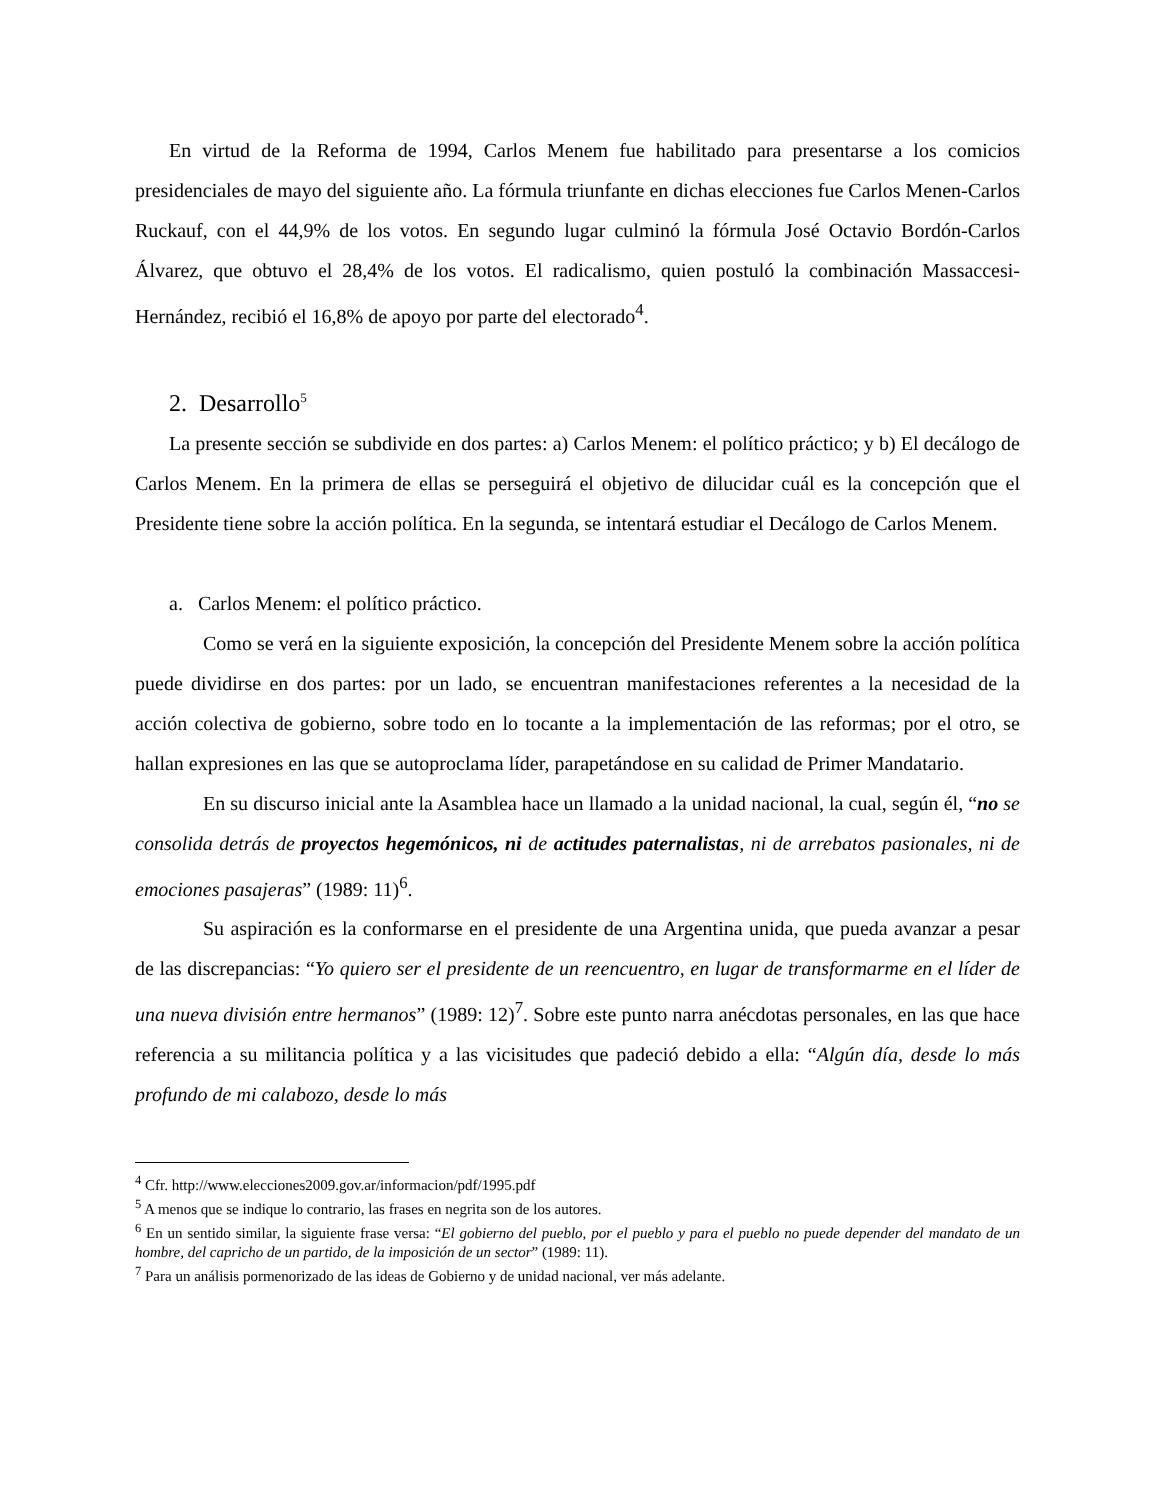En virtud de la Reforma de 1994, Carlos Menem fue habilitado para presentarse a los comicios presidenciales de mayo del siguiente año. La fórmula triunfante en dichas elecciones fue Carlos Menen-Carlos Ruckauf, con el 44,9% de los votos. En segundo lugar culminó la fórmula José Octavio Bordón-Carlos Álvarez, que obtuvo el 28,4% de los votos. El radicalismo, quien postuló la combinación Massaccesi-Hernández, recibió el 16,8% de apoyo por parte del electorado<sup>4</sup>.
2. Desarrollo<sup>5</sup>
La presente sección se subdivide en dos partes: a) Carlos Menem: el político práctico; y b) El decálogo de Carlos Menem. En la primera de ellas se perseguirá el objetivo de dilucidar cuál es la concepción que el Presidente tiene sobre la acción política. En la segunda, se intentará estudiar el Decálogo de Carlos Menem.
a. Carlos Menem: el político práctico.
Como se verá en la siguiente exposición, la concepción del Presidente Menem sobre la acción política puede dividirse en dos partes: por un lado, se encuentran manifestaciones referentes a la necesidad de la acción colectiva de gobierno, sobre todo en lo tocante a la implementación de las reformas; por el otro, se hallan expresiones en las que se autoproclama líder, parapetándose en su calidad de Primer Mandatario.
En su discurso inicial ante la Asamblea hace un llamado a la unidad nacional, la cual, según él, “no se consolida detrás de proyectos hegemónicos, ni de actitudes paternalistas, ni de arrebatos pasionales, ni de emociones pasajeras” (1989: 11)<sup>6</sup>.
Su aspiración es la conformarse en el presidente de una Argentina unida, que pueda avanzar a pesar de las discrepancias: “Yo quiero ser el presidente de un reencuentro, en lugar de transformarme en el líder de una nueva división entre hermanos” (1989: 12)<sup>7</sup>. Sobre este punto narra anécdotas personales, en las que hace referencia a su militancia política y a las vicisitudes que padeció debido a ella: “Algún día, desde lo más profundo de mi calabozo, desde lo más
<sup>4</sup> Cfr. http://www.elecciones2009.gov.ar/informacion/pdf/1995.pdf
<sup>5</sup> A menos que se indique lo contrario, las frases en negrita son de los autores.
<sup>6</sup> En un sentido similar, la siguiente frase versa: “El gobierno del pueblo, por el pueblo y para el pueblo no puede depender del mandato de un hombre, del capricho de un partido, de la imposición de un sector” (1989: 11).
<sup>7</sup> Para un análisis pormenorizado de las ideas de Gobierno y de unidad nacional, ver más adelante.